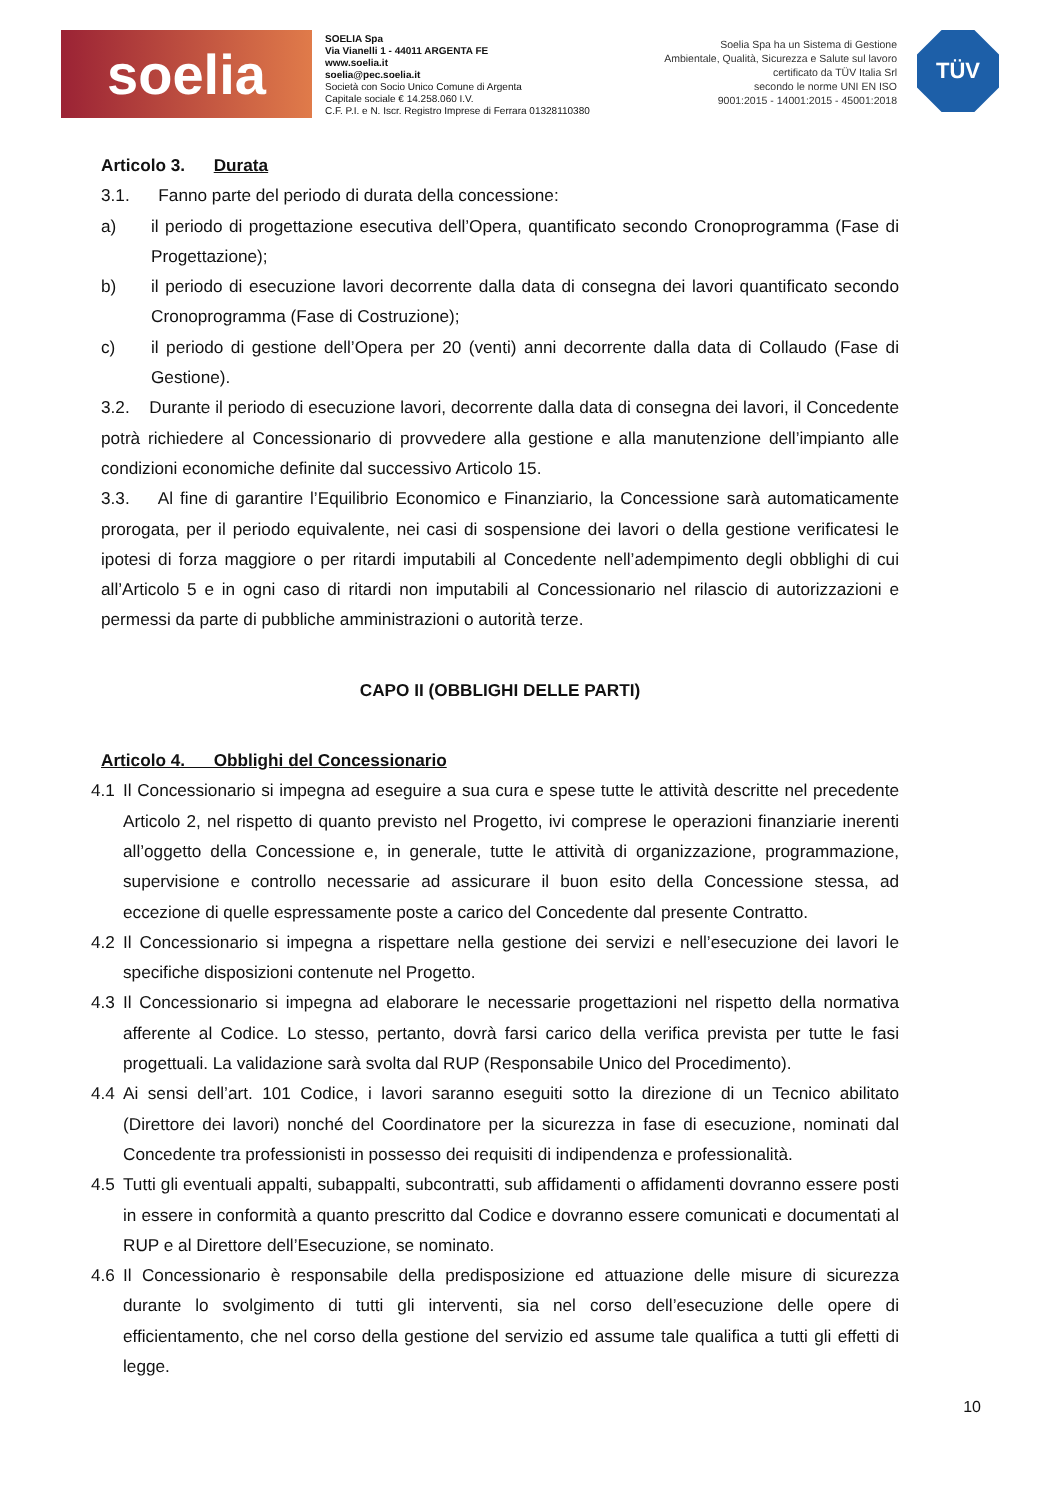soelia
SOELIA Spa
Via Vianelli 1 - 44011 ARGENTA FE
www.soelia.it
soelia@pec.soelia.it
Società con Socio Unico Comune di Argenta
Capitale sociale € 14.258.060 I.V.
C.F. P.I. e N. Iscr. Registro Imprese di Ferrara 01328110380
Soelia Spa ha un Sistema di Gestione
Ambientale, Qualità, Sicurezza e Salute sul lavoro
certificato da TÜV Italia Srl
secondo le norme UNI EN ISO
9001:2015 - 14001:2015 - 45001:2018
TÜV
Articolo 3. Durata
3.1. Fanno parte del periodo di durata della concessione:
a) il periodo di progettazione esecutiva dell’Opera, quantificato secondo Cronoprogramma (Fase di Progettazione);
b) il periodo di esecuzione lavori decorrente dalla data di consegna dei lavori quantificato secondo Cronoprogramma (Fase di Costruzione);
c) il periodo di gestione dell’Opera per 20 (venti) anni decorrente dalla data di Collaudo (Fase di Gestione).
3.2. Durante il periodo di esecuzione lavori, decorrente dalla data di consegna dei lavori, il Concedente potrà richiedere al Concessionario di provvedere alla gestione e alla manutenzione dell’impianto alle condizioni economiche definite dal successivo Articolo 15.
3.3. Al fine di garantire l’Equilibrio Economico e Finanziario, la Concessione sarà automaticamente prorogata, per il periodo equivalente, nei casi di sospensione dei lavori o della gestione verificatesi le ipotesi di forza maggiore o per ritardi imputabili al Concedente nell’adempimento degli obblighi di cui all’Articolo 5 e in ogni caso di ritardi non imputabili al Concessionario nel rilascio di autorizzazioni e permessi da parte di pubbliche amministrazioni o autorità terze.
CAPO II (OBBLIGHI DELLE PARTI)
Articolo 4. Obblighi del Concessionario
4.1 Il Concessionario si impegna ad eseguire a sua cura e spese tutte le attività descritte nel precedente Articolo 2, nel rispetto di quanto previsto nel Progetto, ivi comprese le operazioni finanziarie inerenti all’oggetto della Concessione e, in generale, tutte le attività di organizzazione, programmazione, supervisione e controllo necessarie ad assicurare il buon esito della Concessione stessa, ad eccezione di quelle espressamente poste a carico del Concedente dal presente Contratto.
4.2 Il Concessionario si impegna a rispettare nella gestione dei servizi e nell’esecuzione dei lavori le specifiche disposizioni contenute nel Progetto.
4.3 Il Concessionario si impegna ad elaborare le necessarie progettazioni nel rispetto della normativa afferente al Codice. Lo stesso, pertanto, dovrà farsi carico della verifica prevista per tutte le fasi progettuali. La validazione sarà svolta dal RUP (Responsabile Unico del Procedimento).
4.4 Ai sensi dell’art. 101 Codice, i lavori saranno eseguiti sotto la direzione di un Tecnico abilitato (Direttore dei lavori) nonché del Coordinatore per la sicurezza in fase di esecuzione, nominati dal Concedente tra professionisti in possesso dei requisiti di indipendenza e professionalità.
4.5 Tutti gli eventuali appalti, subappalti, subcontratti, sub affidamenti o affidamenti dovranno essere posti in essere in conformità a quanto prescritto dal Codice e dovranno essere comunicati e documentati al RUP e al Direttore dell’Esecuzione, se nominato.
4.6 Il Concessionario è responsabile della predisposizione ed attuazione delle misure di sicurezza durante lo svolgimento di tutti gli interventi, sia nel corso dell’esecuzione delle opere di efficientamento, che nel corso della gestione del servizio ed assume tale qualifica a tutti gli effetti di legge.
10